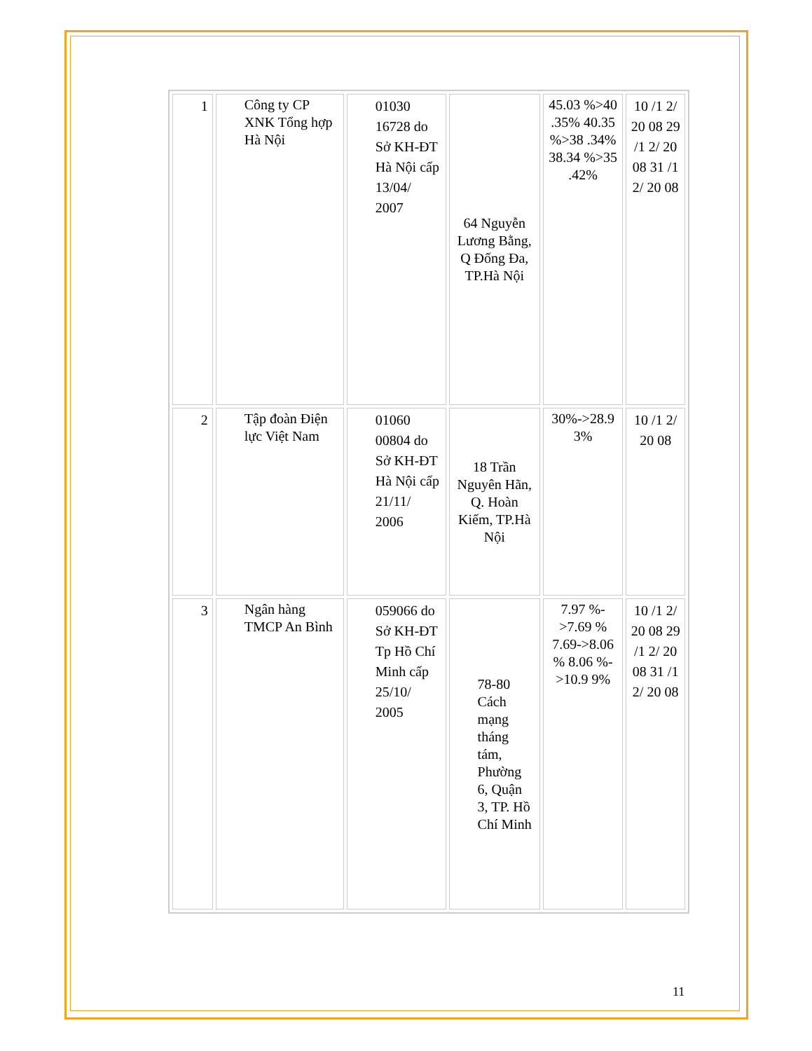| 1 | Công ty CP XNK Tổng hợp Hà Nội | 01030 16728 do Sở KH-ĐT Hà Nội cấp 13/04/ 2007 | 64 Nguyễn Lương Bằng, Q Đống Đa, TP.Hà Nội | 45.03 %>40 .35% 40.35 %>38 .34% 38.34 %>35 .42% | 10 /1 2/ 20 08 29 /1 2/ 20 08 31 /1 2/ 20 08 |
| 2 | Tập đoàn Điện lực Việt Nam | 01060 00804 do Sở KH-ĐT Hà Nội cấp 21/11/ 2006 | 18 Trần Nguyên Hãn, Q. Hoàn Kiếm, TP.Hà Nội | 30%->28.9 3% | 10 /1 2/ 20 08 |
| 3 | Ngân hàng TMCP An Bình | 059066 do Sở KH-ĐT Tp Hồ Chí Minh cấp 25/10/ 2005 | 78-80 Cách mạng tháng tám, Phường 6, Quận 3, TP. Hồ Chí Minh | 7.97 %->7.69 % 7.69->8.06 % 8.06 %->10.9 9% | 10 /1 2/ 20 08 29 /1 2/ 20 08 31 /1 2/ 20 08 |
11